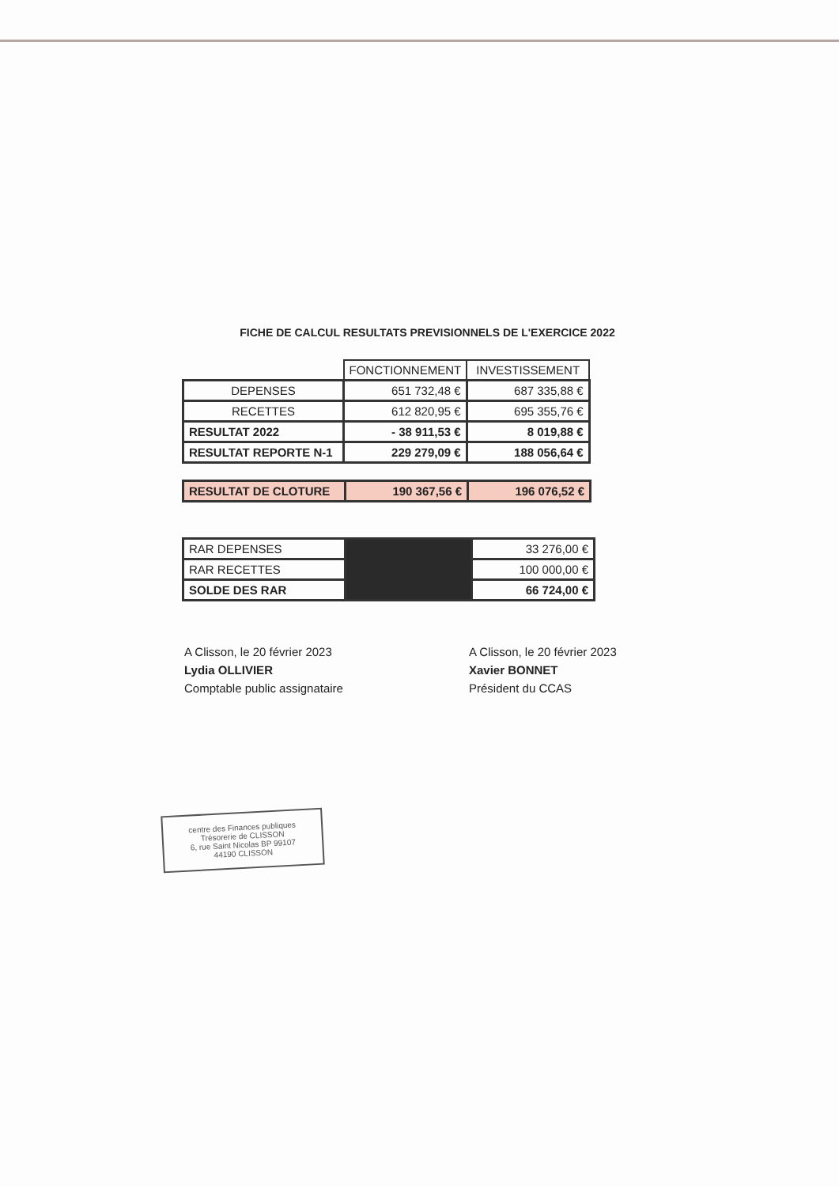FICHE DE CALCUL RESULTATS PREVISIONNELS DE L'EXERCICE 2022
| | FONCTIONNEMENT | INVESTISSEMENT |
| DEPENSES | 651 732,48 € | 687 335,88 € |
| RECETTES | 612 820,95 € | 695 355,76 € |
| RESULTAT 2022 | - 38 911,53 € | 8 019,88 € |
| RESULTAT REPORTE N-1 | 229 279,09 € | 188 056,64 € |
| RESULTAT DE CLOTURE | 190 367,56 € | 196 076,52 € |
| RAR DEPENSES | | 33 276,00 € |
| RAR RECETTES | | 100 000,00 € |
| SOLDE DES RAR | | 66 724,00 € |
A Clisson, le 20 février 2023
Lydia OLLIVIER
Comptable public assignataire
A Clisson, le 20 février 2023
Xavier BONNET
Président du CCAS
centre des Finances publiques
Trésorerie de CLISSON
6, rue Saint Nicolas BP 99107
44190 CLISSON